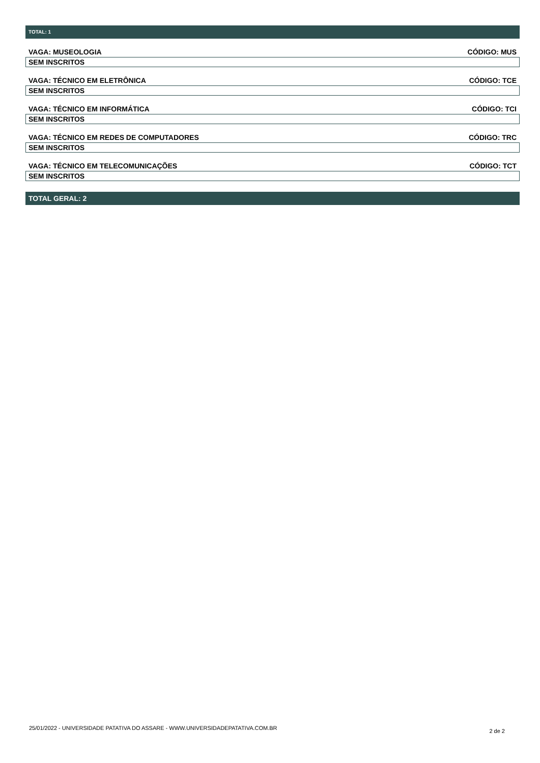TOTAL: 1
VAGA: MUSEOLOGIA CÓDIGO: MUS
SEM INSCRITOS
VAGA: TÉCNICO EM ELETRÔNICA CÓDIGO: TCE
SEM INSCRITOS
VAGA: TÉCNICO EM INFORMÁTICA CÓDIGO: TCI
SEM INSCRITOS
VAGA: TÉCNICO EM REDES DE COMPUTADORES CÓDIGO: TRC
SEM INSCRITOS
VAGA: TÉCNICO EM TELECOMUNICAÇÕES CÓDIGO: TCT
SEM INSCRITOS
TOTAL GERAL: 2
25/01/2022 - UNIVERSIDADE PATATIVA DO ASSARE - WWW.UNIVERSIDADEPATATIVA.COM.BR 2 de 2